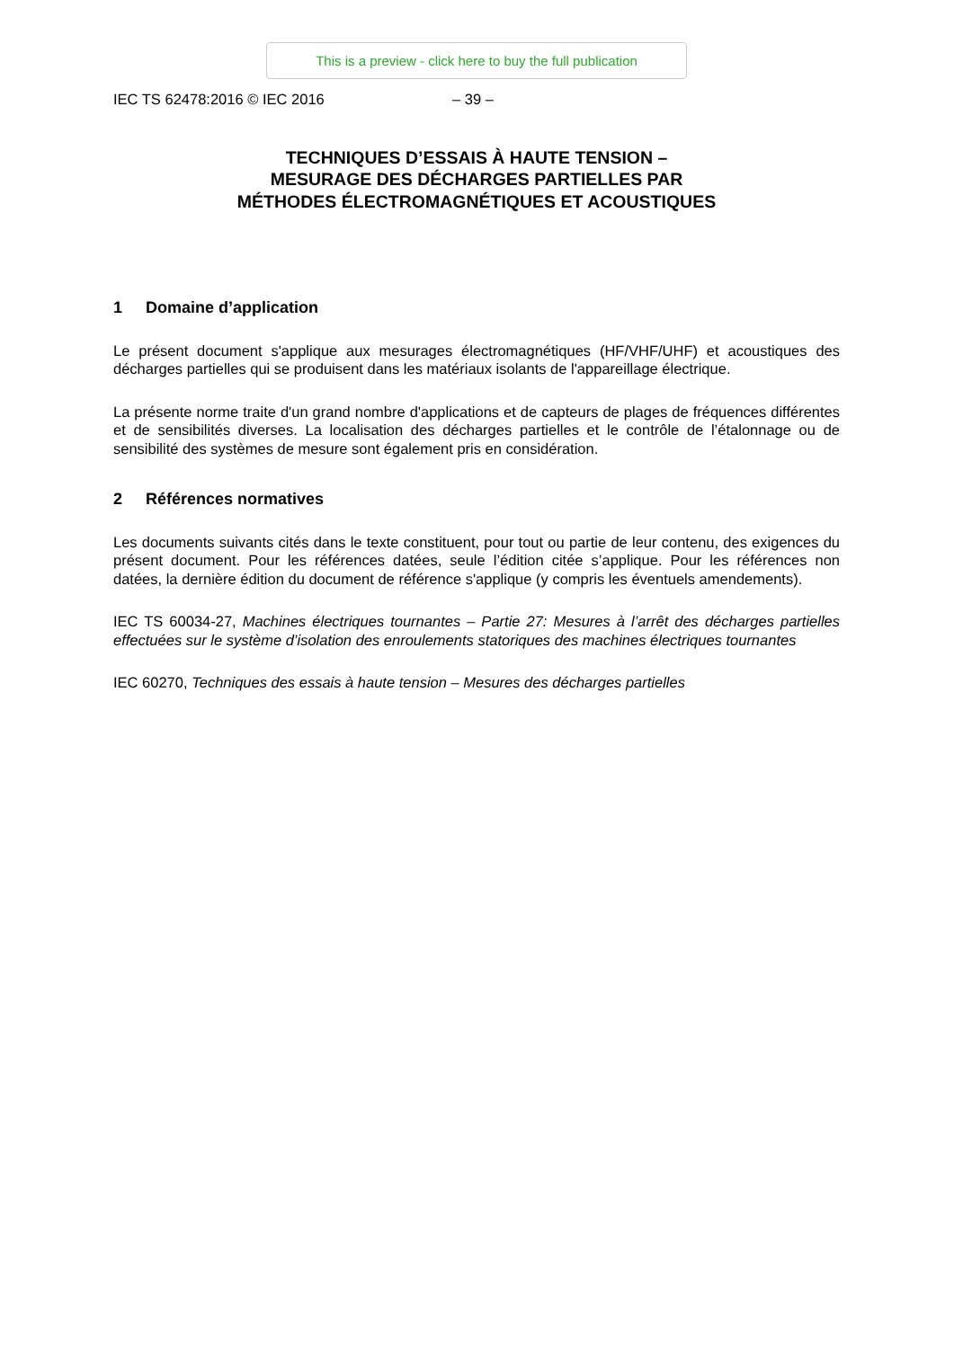This is a preview - click here to buy the full publication
IEC TS 62478:2016 © IEC 2016 – 39 –
TECHNIQUES D’ESSAIS À HAUTE TENSION –
MESURAGE DES DÉCHARGES PARTIELLES PAR
MÉTHODES ÉLECTROMAGNÉTIQUES ET ACOUSTIQUES
1 Domaine d’application
Le présent document s'applique aux mesurages électromagnétiques (HF/VHF/UHF) et acoustiques des décharges partielles qui se produisent dans les matériaux isolants de l'appareillage électrique.
La présente norme traite d'un grand nombre d'applications et de capteurs de plages de fréquences différentes et de sensibilités diverses. La localisation des décharges partielles et le contrôle de l’étalonnage ou de sensibilité des systèmes de mesure sont également pris en considération.
2 Références normatives
Les documents suivants cités dans le texte constituent, pour tout ou partie de leur contenu, des exigences du présent document. Pour les références datées, seule l’édition citée s’applique. Pour les références non datées, la dernière édition du document de référence s'applique (y compris les éventuels amendements).
IEC TS 60034-27, Machines électriques tournantes – Partie 27: Mesures à l’arrêt des décharges partielles effectuées sur le système d’isolation des enroulements statoriques des machines électriques tournantes
IEC 60270, Techniques des essais à haute tension – Mesures des décharges partielles